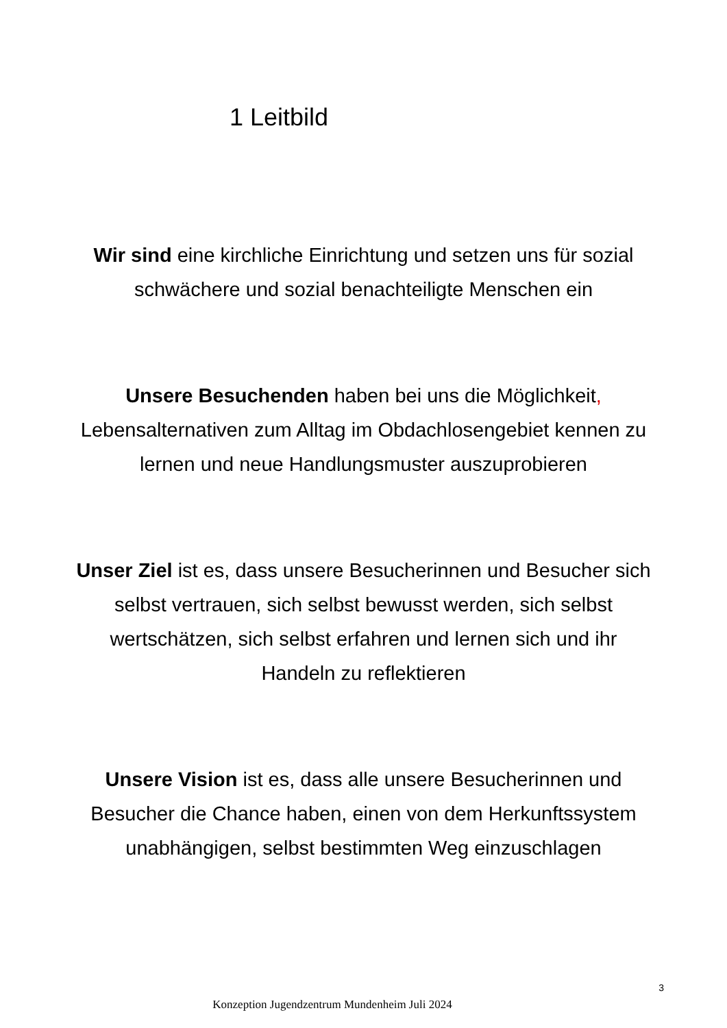1 Leitbild
Wir sind eine kirchliche Einrichtung und setzen uns für sozial schwächere und sozial benachteiligte Menschen ein
Unsere Besuchenden haben bei uns die Möglichkeit, Lebensalternativen zum Alltag im Obdachlosengebiet kennen zu lernen und neue Handlungsmuster auszuprobieren
Unser Ziel ist es, dass unsere Besucherinnen und Besucher sich selbst vertrauen, sich selbst bewusst werden, sich selbst wertschätzen, sich selbst erfahren und lernen sich und ihr Handeln zu reflektieren
Unsere Vision ist es, dass alle unsere Besucherinnen und Besucher die Chance haben, einen von dem Herkunftssystem unabhängigen, selbst bestimmten Weg einzuschlagen
3
Konzeption Jugendzentrum Mundenheim Juli 2024